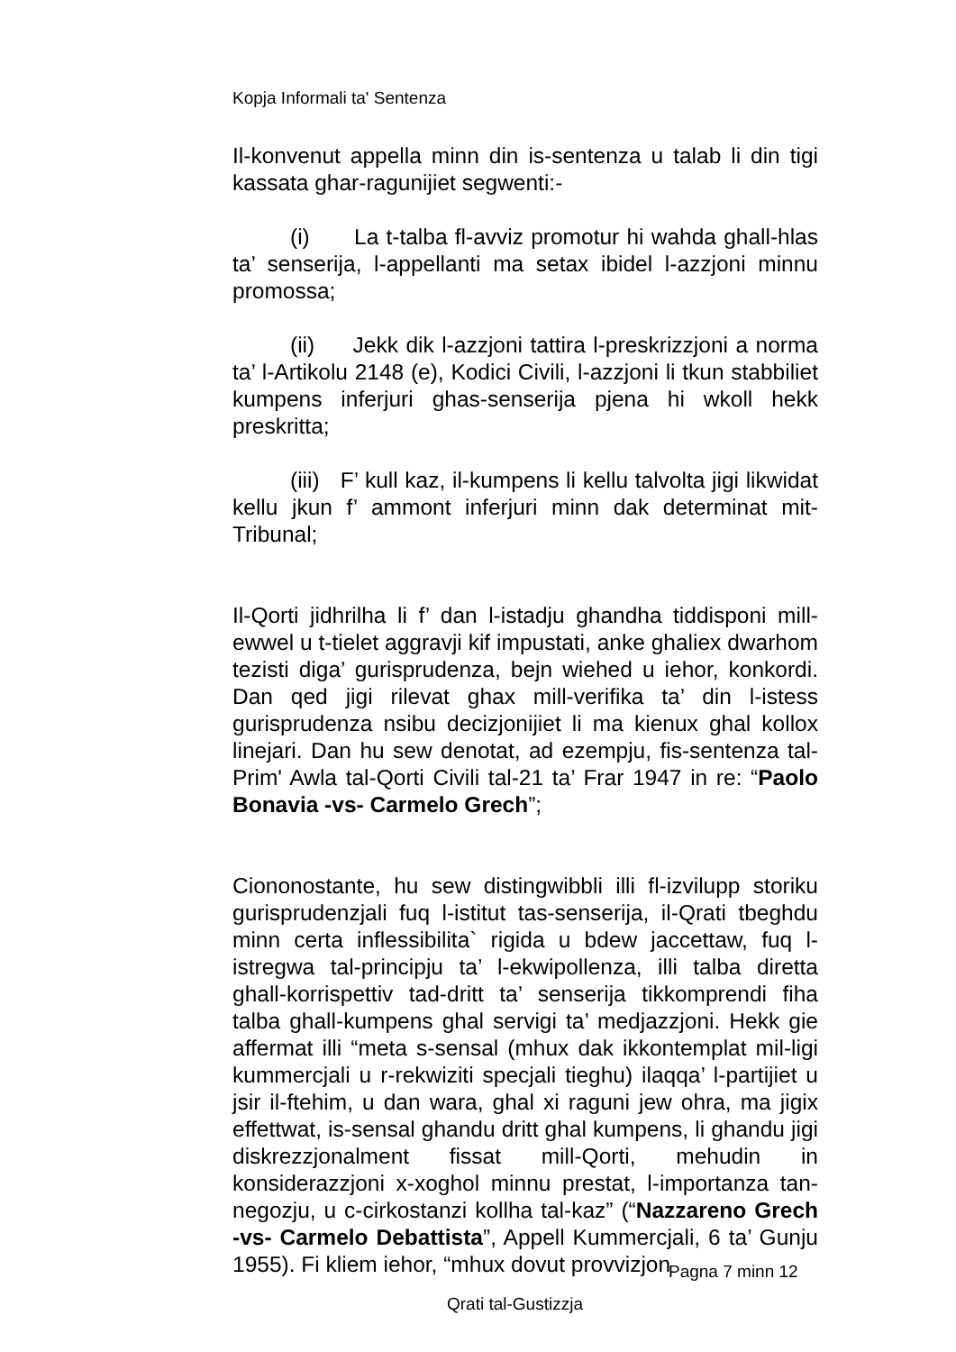Kopja Informali ta' Sentenza
Il-konvenut appella minn din is-sentenza u talab li din tigi kassata ghar-ragunijiet segwenti:-
(i) La t-talba fl-avviz promotur hi wahda ghall-hlas ta’ senserija, l-appellanti ma setax ibidel l-azzjoni minnu promossa;
(ii) Jekk dik l-azzjoni tattira l-preskrizzjoni a norma ta’ l-Artikolu 2148 (e), Kodici Civili, l-azzjoni li tkun stabbiliet kumpens inferjuri ghas-senserija pjena hi wkoll hekk preskritta;
(iii) F’ kull kaz, il-kumpens li kellu talvolta jigi likwidat kellu jkun f’ ammont inferjuri minn dak determinat mit-Tribunal;
Il-Qorti jidhrilha li f’ dan l-istadju ghandha tiddisponi mill-ewwel u t-tielet aggravji kif impustati, anke ghaliex dwarhom tezisti diga’ gurisprudenza, bejn wiehed u iehor, konkordi. Dan qed jigi rilevat ghax mill-verifika ta’ din l-istess gurisprudenza nsibu decizjonijiet li ma kienux ghal kollox linejari. Dan hu sew denotat, ad ezempju, fis-sentenza tal-Prim' Awla tal-Qorti Civili tal-21 ta’ Frar 1947 in re: “Paolo Bonavia -vs- Carmelo Grech”;
Ciononostante, hu sew distingwibbli illi fl-izvilupp storiku gurisprudenzjali fuq l-istitut tas-senserija, il-Qrati tbeghdu minn certa inflessibilita` rigida u bdew jaccettaw, fuq l-istregwa tal-principju ta’ l-ekwipollenza, illi talba diretta ghall-korrispettiv tad-dritt ta’ senserija tikkomprendi fiha talba ghall-kumpens ghal servigi ta’ medjazzjoni. Hekk gie affermat illi “meta s-sensal (mhux dak ikkontemplat mil-ligi kummercjali u r-rekwiziti specjali tieghu) ilaqqa’ l-partijiet u jsir il-ftehim, u dan wara, ghal xi raguni jew ohra, ma jigix effettwat, is-sensal ghandu dritt ghal kumpens, li ghandu jigi diskrezzjonalment fissat mill-Qorti, mehudin in konsiderazzjoni x-xoghol minnu prestat, l-importanza tan-negozju, u c-cirkostanzi kollha tal-kaz” (“Nazzareno Grech -vs- Carmelo Debattista”, Appell Kummercjali, 6 ta’ Gunju 1955). Fi kliem iehor, “mhux dovut provvizjon
Pagna 7 minn 12
Qrati tal-Gustizzja